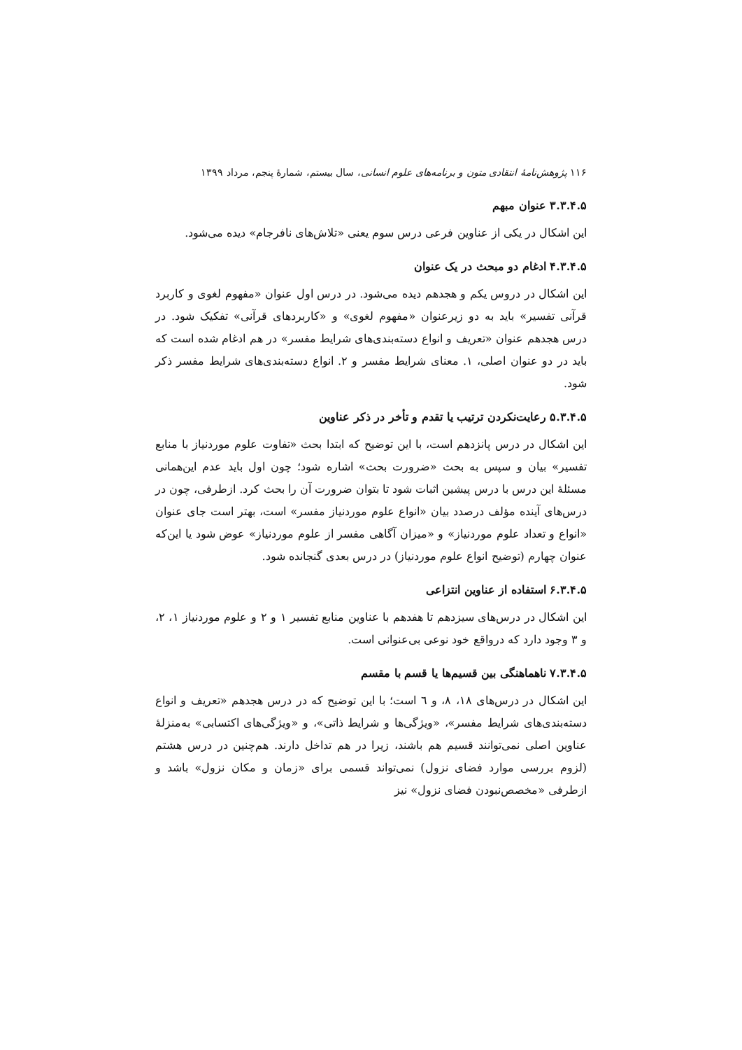۱۱۶ پژوهش‌نامهٔ انتقادی متون و برنامه‌های علوم انسانی، سال بیستم، شمارهٔ پنجم، مرداد ۱۳۹۹
۳.۳.۴.۵ عنوان مبهم
این اشکال در یکی از عناوین فرعی درس سوم یعنی «تلاش‌های نافرجام» دیده می‌شود.
۴.۳.۴.۵ ادغام دو مبحث در یک عنوان
این اشکال در دروس یکم و هجدهم دیده می‌شود. در درس اول عنوان «مفهوم لغوی و کاربرد قرآنی تفسیر» باید به دو زیرعنوان «مفهوم لغوی» و «کاربردهای قرآنی» تفکیک شود. در درس هجدهم عنوان «تعریف و انواع دسته‌بندی‌های شرایط مفسر» در هم ادغام شده است که باید در دو عنوان اصلی، ۱. معنای شرایط مفسر و ۲. انواع دسته‌بندی‌های شرایط مفسر ذکر شود.
۵.۳.۴.۵ رعایت‌نکردن ترتیب یا تقدم و تأخر در ذکر عناوین
این اشکال در درس پانزدهم است، با این توضیح که ابتدا بحث «تفاوت علوم موردنیاز با منابع تفسیر» بیان و سپس به بحث «ضرورت بحث» اشاره شود؛ چون اول باید عدم این‌همانی مسئلهٔ این درس با درس پیشین اثبات شود تا بتوان ضرورت آن را بحث کرد. ازطرفی، چون در درس‌های آینده مؤلف درصدد بیان «انواع علوم موردنیاز مفسر» است، بهتر است جای عنوان «انواع و تعداد علوم موردنیاز» و «میزان آگاهی مفسر از علوم موردنیاز» عوض شود یا این‌که عنوان چهارم (توضیح انواع علوم موردنیاز) در درس بعدی گنجانده شود.
۶.۳.۴.۵ استفاده از عناوین انتزاعی
این اشکال در درس‌های سیزدهم تا هفدهم با عناوین منابع تفسیر ۱ و ۲ و علوم موردنیاز ۱، ۲، و ۳ وجود دارد که درواقع خود نوعی بی‌عنوانی است.
۷.۳.۴.۵ ناهماهنگی بین قسیم‌ها یا قسم با مقسم
این اشکال در درس‌های ۱۸، ۸، و ٦ است؛ با این توضیح که در درس هجدهم «تعریف و انواع دسته‌بندی‌های شرایط مفسر»، «ویژگی‌ها و شرایط ذاتی»، و «ویژگی‌های اکتسابی» به‌منزلهٔ عناوین اصلی نمی‌توانند قسیم هم باشند، زیرا در هم تداخل دارند. هم‌چنین در درس هشتم (لزوم بررسی موارد فضای نزول) نمی‌تواند قسمی برای «زمان و مکان نزول» باشد و ازطرفی «مخصص‌نبودن فضای نزول» نیز